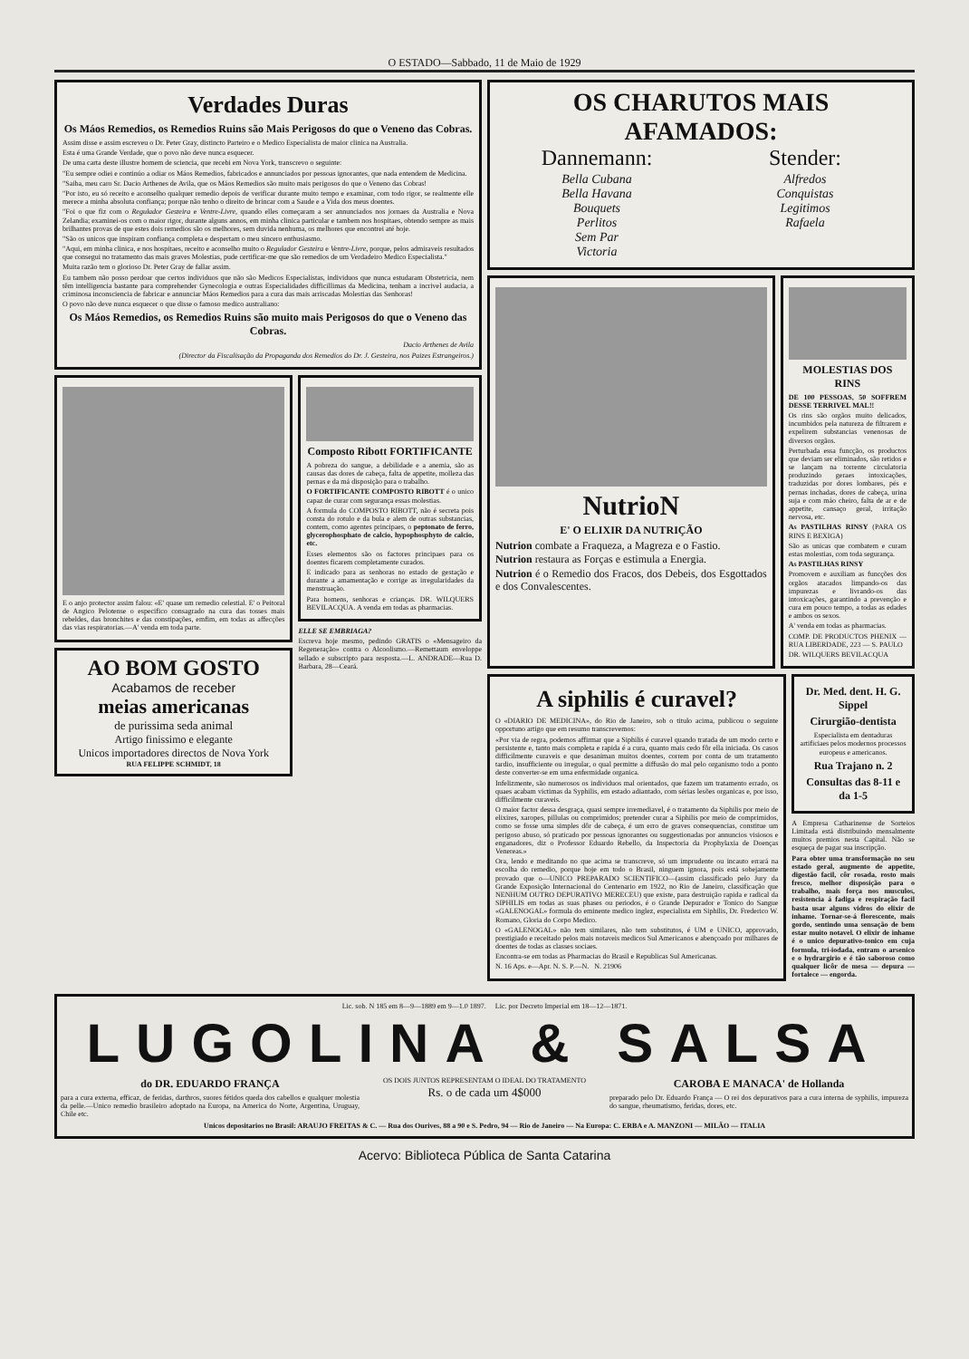O ESTADO—Sabbado, 11 de Maio de 1929
Verdades Duras
Os Máos Remedios, os Remedios Ruins são Mais Perigosos do que o Veneno das Cobras.
Assim disse e assim escreveu o Dr. Peter Gray, distincto Parteiro e o Medico Especialista de maior clinica na Australia.
Esta é uma Grande Verdade, que o povo não deve nunca esquecer.
De uma carta deste illustre homem de sciencia, que recebi em Nova York, transcrevo o seguinte:
"Eu sempre odiei e continúo a odiar os Máos Remedios, fabricados e annunciados por pessoas ignorantes, que nada entendem de Medicina.
"Saiba, meu caro Sr. Dacio Arthenes de Avila, que os Máos Remedios são muito mais perigosos do que o Veneno das Cobras!
"Por isto, eu só receito e aconselho qualquer remedio depois de verificar durante muito tempo e examinar, com todo rigor, se realmente elle merece a minha absoluta confiança; porque não tenho o direito de brincar com a Saude e a Vida dos meus doentes.
"Foi o que fiz com o Regulador Gesteira e Ventre-Livre, quando elles começaram a ser annunciados nos jornaes da Australia e Nova Zelandia; examinei-os com o maior rigor, durante alguns annos, em minha clinica particular e tambem nos hospitaes, obtendo sempre as mais brilhantes provas de que estes dois remedios são os melhores, sem duvida nenhuma, os melhores que encontrei até hoje.
"São os unicos que inspiram confiança completa e despertam o meu sincero enthusiasmo.
"Aqui, em minha clinica, e nos hospitaes, receito e aconselho muito o Regulador Gesteira e Ventre-Livre, porque, pelos admiraveis resultados que consegui no tratamento das mais graves Molestias, pude certificar-me que são remedios de um Verdadeiro Medico Especialista."
Muita razão tem o glorioso Dr. Peter Gray de fallar assim.
Eu tambem não posso perdoar que certos individuos que não são Medicos Especialistas, individuos que nunca estudaram Obstetricia, nem têm intelligencia bastante para comprehender Gynecologia e outras Especialidades difficillimas da Medicina, tenham a incrivel audacia, a criminosa inconsciencia de fabricar e annunciar Máos Remedios para a cura das mais arriscadas Molestias das Senhoras!
O povo não deve nunca esquecer o que disse o famoso medico australiano:
Os Máos Remedios, os Remedios Ruins são muito mais Perigosos do que o Veneno das Cobras.
Dacio Arthenes de Avila
(Director da Fiscalisação da Propaganda dos Remedios do Dr. J. Gesteira, nos Paizes Estrangeiros.)
E o anjo protector assim falou: «E' quase um remedio celestial. E' o Peitoral de Angico Pelotense o especifico consagrado na cura das tosses mais rebeldes, das bronchites e das constipações, emfim, em todas as affecções das vias respiratorias.—A' venda em toda parte.
AO BOM GOSTO
Acabamos de receber
meias americanas
de purissima seda animal
Artigo finissimo e elegante
Unicos importadores directos de Nova York
RUA FELIPPE SCHMIDT, 18
Composto Ribott FORTIFICANTE
A pobreza do sangue, a debilidade e a anemia, são as causas das dores de cabeça, falta de appetite, molleza das pernas e da má disposição para o trabalho.
O FORTIFICANTE COMPOSTO RIBOTT é o unico capaz de curar com segurança essas molestias.
A formula do COMPOSTO RIBOTT, não é secreta pois consta do rotulo e da bula e alem de outras substancias, contem, como agentes principaes, o peptonato de ferro, glycerophosphato de calcio, hypophosphyto de calcio, etc.
Esses elementos são os factores principaes para os doentes ficarem completamente curados.
E indicado para as senhoras no estado de gestação e durante a amamentação e corrige as irregularidades da menstruação.
Para homens, senhoras e crianças. DR. WILQUERS BEVILACQUA. A venda em todas as pharmacias.
ELLE SE EMBRIAGA?
Escreva hoje mesmo, pedindo GRATIS o «Mensageiro da Regeneração» contra o Alcoolismo.—Remettaum enveloppe sellado e subscripto para resposta.—L. ANDRADE—Rua D. Barbara, 28—Ceará.
OS CHARUTOS MAIS AFAMADOS:
Dannemann:
Bella Cubana
Bella Havana
Bouquets
Perlitos
Sem Par
Victoria
Stender:
Alfredos
Conquistas
Legitimos
Rafaela
NutrioN
E' O ELIXIR DA NUTRIÇÃO
Nutrion combate a Fraqueza, a Magreza e o Fastio.
Nutrion restaura as Forças e estimula a Energia.
Nutrion é o Remedio dos Fracos, dos Debeis, dos Esgottados e dos Convalescentes.
MOLESTIAS DOS RINS
DE 100 PESSOAS, 50 SOFFREM DESSE TERRIVEL MAL!!
Os rins são orgãos muito delicados, incumbidos pela natureza de filtrarem e expelirem substancias venenosas de diversos orgãos.
Perturbada essa funcção, os productos que deviam ser eliminados, são retidos e se lançam na torrente circulatoria produzindo geraes intoxicações, traduzidas por dores lombares, pés e pernas inchadas, dores de cabeça, urina suja e com máo cheiro, falta de ar e de appetite, cansaço geral, irritação nervosa, etc.
As PASTILHAS RINSY (PARA OS RINS E BEXIGA)
São as unicas que combatem e curam estas molestias, com toda segurança.
As PASTILHAS RINSY
Promovem e auxiliam as funcções dos orgãos atacados limpando-os das impurezas e livrando-os das intoxicações, garantindo a prevenção e cura em pouco tempo, a todas as edades e ambos os sexos.
A' venda em todas as pharmacias.
COMP. DE PRODUCTOS PHENIX — RUA LIBERDADE, 223 — S. PAULO
DR. WILQUERS BEVILACQUA
A siphilis é curavel?
O «DIARIO DE MEDICINA», do Rio de Janeiro, sob o titulo acima, publicou o seguinte opportuno artigo que em resumo transcrevemos:
«Por via de regra, podemos affirmar que a Siphilis é curavel quando tratada de um modo certo e persistente e, tanto mais completa e rapida é a cura, quanto mais cedo fôr ella iniciada. Os casos difficilmente curaveis e que desaniman muitos doentes, correm por conta de um tratamento tardio, insufficiente ou irregular, o qual permitte a diffusão do mal pelo organismo todo a ponto deste converter-se em uma enfermidade organica.
Infelizmente, são numerosos os individuos mal orientados, que fazem um tratamento errado, os quaes acabam victimas da Syphilis, em estado adiantado, com sérias lesões organicas e, por isso, difficilmente curaveis.
O maior factor dessa desgraça, quasi sempre irremediavel, é o tratamento da Siphilis por meio de elixires, xaropes, pillulas ou comprimidos; pretender curar a Siphilis por meio de comprimidos, como se fosse uma simples dôr de cabeça, é um erro de graves consequencias, constitue um perigoso abuso, só praticado por pessoas ignorantes ou suggestionadas por annuncios visiosos e enganadores, diz o Professor Eduardo Rebello, da Inspectoria da Prophylaxia de Doenças Venereas.»
Ora, lendo e meditando no que acima se transcreve, só um imprudente ou incauto errará na escolha do remedio, porque hoje em todo o Brasil, ninguem ignora, pois está sobejamente provado que o—UNICO PREPARADO SCIENTIFICO—(assim classificado pelo Jury da Grande Exposição Internacional do Centenario em 1922, no Rio de Janeiro, classificação que NENHUM OUTRO DEPURATIVO MERECEU) que existe, para destruição rapida e radical da SIPHILIS em todas as suas phases ou periodos, é o Grande Depurador e Tonico do Sangue «GALENOGAL» formula do eminente medico inglez, especialista em Siphilis, Dr. Frederico W. Romano, Gloria do Corpo Medico.
O «GALENOGAL» não tem similares, não tem substitutos, é UM e UNICO, approvado, prestigiado e receitado pelos mais notaveis medicos Sul Americanos e abençoado por milhares de doentes de todas as classes sociaes.
Encontra-se em todas as Pharmacias do Brasil e Republicas Sul Americanas.
N. 16 Aps. e—Apr. N. S. P.—N. N. 21906
Dr. Med. dent. H. G. Sippel
Cirurgião-dentista
Especialista em dentaduras artificiaes pelos modernos processos europeus e americanos.
Rua Trajano n. 2
Consultas das 8-11 e da 1-5
A Empresa Catharinense de Sorteios Limitada está distribuindo mensalmente muitos premios nesta Capital. Não se esqueça de pagar sua inscripção.
Para obter uma transformação no seu estado geral, augmento de appetite, digestão facil, côr rosada, rosto mais fresco, melhor disposição para o trabalho, mais força nos musculos, resistencia á fadiga e respiração facil basta usar alguns vidros do elixir de inhame. Tornar-se-á florescente, mais gordo, sentindo uma sensação de bem estar muito notavel. O elixir de inhame é o unico depurativo-tonico em cuja formula, tri-iodada, entram o arsenico e o hydrargirio e é tão saboroso como qualquer licôr de mesa — depura — fortalece — engorda.
Lic. sob. N 185 em 8—9—1889 em 9—1.0 1897. Lic. por Decreto Imperial em 18—12—1871.
LUGOLINA & SALSA
do DR. EDUARDO FRANÇA
para a cura externa, efficaz, de feridas, darthros, suores fétidos queda dos cabellos e qualquer molestia da pelle.—Unico remedio brasileiro adoptado na Europa, na America do Norte, Argentina, Uruguay, Chile etc.
OS DOIS JUNTOS REPRESENTAM O IDEAL DO TRATAMENTO
Rs. o de cada um 4$000
CAROBA E MANACA' de Hollanda
preparado pelo Dr. Eduardo França — O rei dos depurativos para a cura interna de syphilis, impureza do sangue, rheumatismo, feridas, dores, etc.
Unicos depositarios no Brasil: ARAUJO FREITAS & C. — Rua dos Ourives, 88 a 90 e S. Pedro, 94 — Rio de Janeiro — Na Europa: C. ERBA e A. MANZONI — MILÃO — ITALIA
Acervo: Biblioteca Pública de Santa Catarina